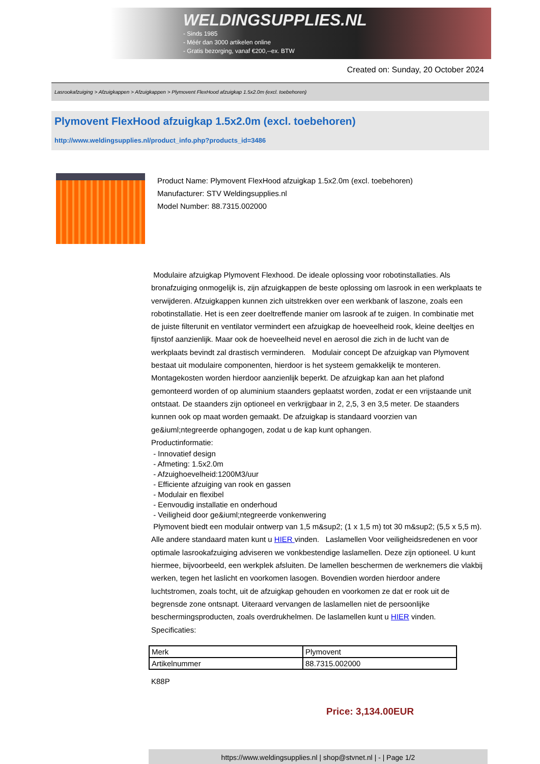WELDINGSUPPLIES.NL
- Sinds 1985
- Méér dan 3000 artikelen online
- Gratis bezorging, vanaf €200,--ex. BTW
Created on: Sunday, 20 October 2024
Lasrookafzuiging > Afzuigkappen > Afzuigkappen > Plymovent FlexHood afzuigkap 1.5x2.0m (excl. toebehoren)
Plymovent FlexHood afzuigkap 1.5x2.0m (excl. toebehoren)
http://www.weldingsupplies.nl/product_info.php?products_id=3486
Product Name: Plymovent FlexHood afzuigkap 1.5x2.0m (excl. toebehoren)
Manufacturer: STV Weldingsupplies.nl
Model Number: 88.7315.002000
Modulaire afzuigkap Plymovent Flexhood. De ideale oplossing voor robotinstallaties. Als bronafzuiging onmogelijk is, zijn afzuigkappen de beste oplossing om lasrook in een werkplaats te verwijderen. Afzuigkappen kunnen zich uitstrekken over een werkbank of laszone, zoals een robotinstallatie. Het is een zeer doeltreffende manier om lasrook af te zuigen. In combinatie met de juiste filterunit en ventilator vermindert een afzuigkap de hoeveelheid rook, kleine deeltjes en fijnstof aanzienlijk. Maar ook de hoeveelheid nevel en aerosol die zich in de lucht van de werkplaats bevindt zal drastisch verminderen. Modulair concept De afzuigkap van Plymovent bestaat uit modulaire componenten, hierdoor is het systeem gemakkelijk te monteren. Montagekosten worden hierdoor aanzienlijk beperkt. De afzuigkap kan aan het plafond gemonteerd worden of op aluminium staanders geplaatst worden, zodat er een vrijstaande unit ontstaat. De staanders zijn optioneel en verkrijgbaar in 2, 2,5, 3 en 3,5 meter. De staanders kunnen ook op maat worden gemaakt. De afzuigkap is standaard voorzien van ge&iuml;ntegreerde ophangogen, zodat u de kap kunt ophangen.
Productinformatie:
- Innovatief design
- Afmeting: 1.5x2.0m
- Afzuighoevelheid:1200M3/uur
- Efficiente afzuiging van rook en gassen
- Modulair en flexibel
- Eenvoudig installatie en onderhoud
- Veiligheid door ge&iuml;ntegreerde vonkenwering
Plymovent biedt een modulair ontwerp van 1,5 m&sup2; (1 x 1,5 m) tot 30 m&sup2; (5,5 x 5,5 m). Alle andere standaard maten kunt u HIER vinden. Laslamellen Voor veiligheidsredenen en voor optimale lasrookafzuiging adviseren we vonkbestendige laslamellen. Deze zijn optioneel. U kunt hiermee, bijvoorbeeld, een werkplek afsluiten. De lamellen beschermen de werknemers die vlakbij werken, tegen het laslicht en voorkomen lasogen. Bovendien worden hierdoor andere luchtstromen, zoals tocht, uit de afzuigkap gehouden en voorkomen ze dat er rook uit de begrensde zone ontsnapt. Uiteraard vervangen de laslamellen niet de persoonlijke beschermingsproducten, zoals overdrukhelmen. De laslamellen kunt u HIER vinden. Specificaties:
| Merk | Plymovent |
| Artikelnummer | 88.7315.002000 |
K88P
Price: 3,134.00EUR
https://www.weldingsupplies.nl | shop@stvnet.nl | - | Page 1/2